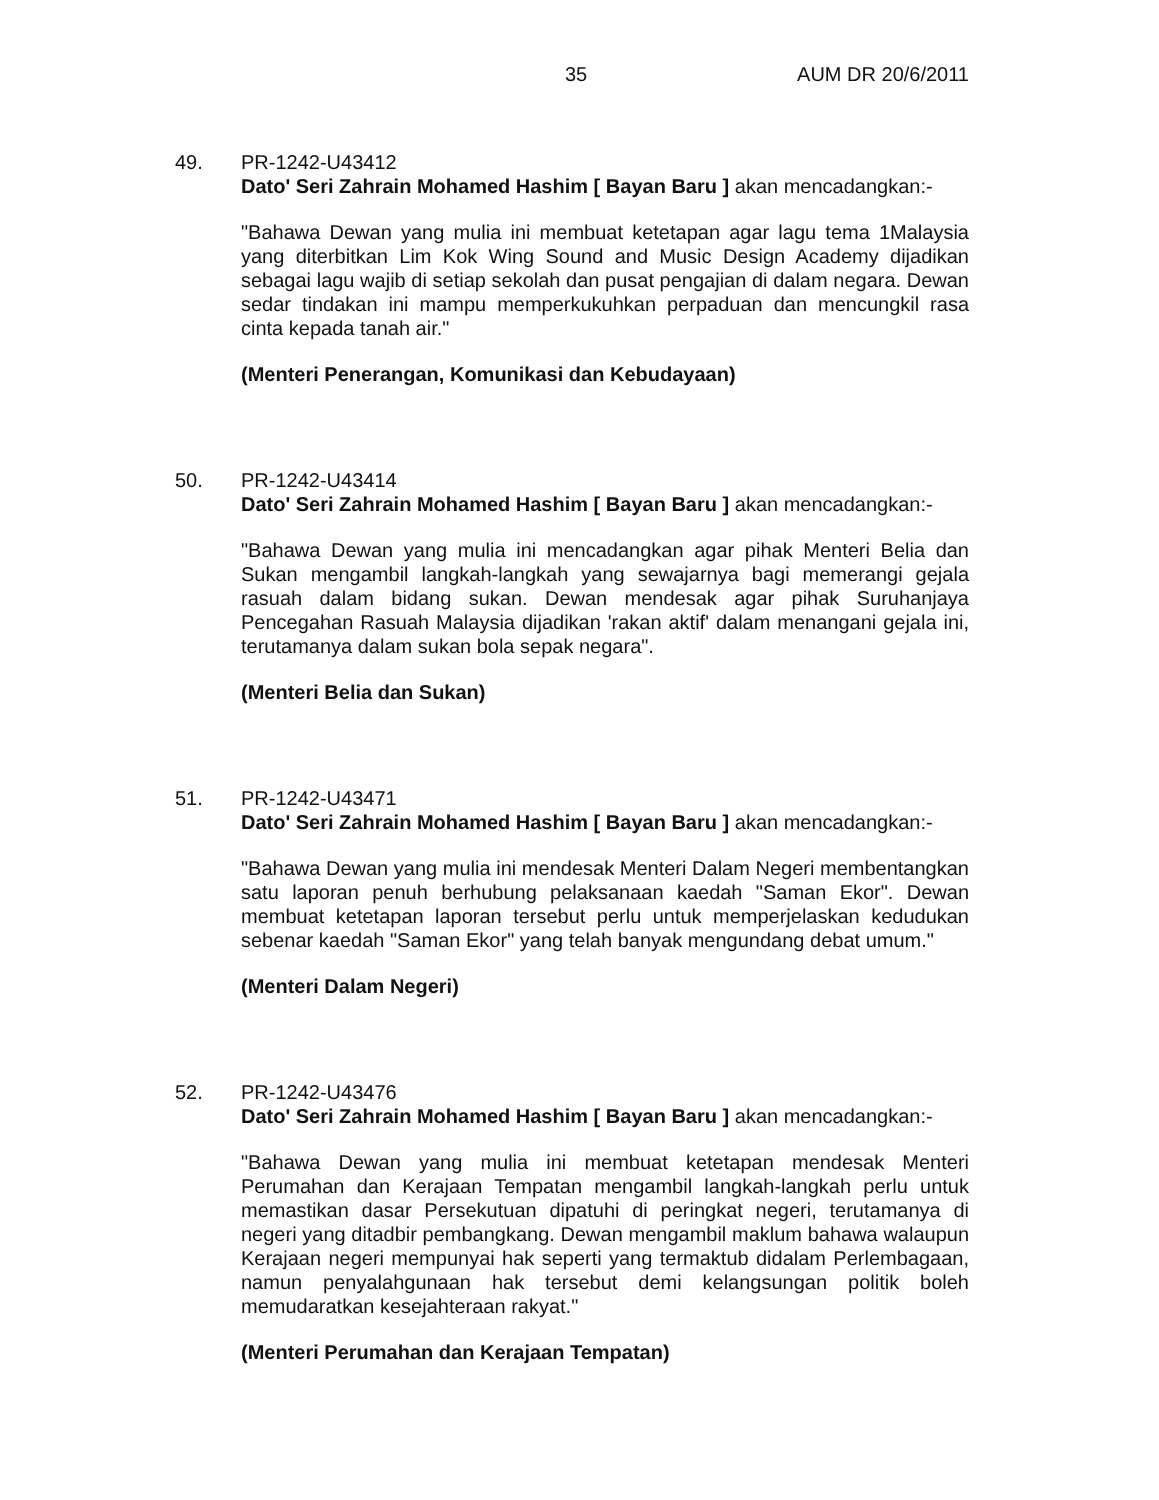35 AUM DR 20/6/2011
49. PR-1242-U43412
Dato' Seri Zahrain Mohamed Hashim [ Bayan Baru ] akan mencadangkan:-
"Bahawa Dewan yang mulia ini membuat ketetapan agar lagu tema 1Malaysia yang diterbitkan Lim Kok Wing Sound and Music Design Academy dijadikan sebagai lagu wajib di setiap sekolah dan pusat pengajian di dalam negara. Dewan sedar tindakan ini mampu memperkukuhkan perpaduan dan mencungkil rasa cinta kepada tanah air."
(Menteri Penerangan, Komunikasi dan Kebudayaan)
50. PR-1242-U43414
Dato' Seri Zahrain Mohamed Hashim [ Bayan Baru ] akan mencadangkan:-
"Bahawa Dewan yang mulia ini mencadangkan agar pihak Menteri Belia dan Sukan mengambil langkah-langkah yang sewajarnya bagi memerangi gejala rasuah dalam bidang sukan. Dewan mendesak agar pihak Suruhanjaya Pencegahan Rasuah Malaysia dijadikan 'rakan aktif' dalam menangani gejala ini, terutamanya dalam sukan bola sepak negara".
(Menteri Belia dan Sukan)
51. PR-1242-U43471
Dato' Seri Zahrain Mohamed Hashim [ Bayan Baru ] akan mencadangkan:-
"Bahawa Dewan yang mulia ini mendesak Menteri Dalam Negeri membentangkan satu laporan penuh berhubung pelaksanaan kaedah "Saman Ekor". Dewan membuat ketetapan laporan tersebut perlu untuk memperjelaskan kedudukan sebenar kaedah "Saman Ekor" yang telah banyak mengundang debat umum."
(Menteri Dalam Negeri)
52. PR-1242-U43476
Dato' Seri Zahrain Mohamed Hashim [ Bayan Baru ] akan mencadangkan:-
"Bahawa Dewan yang mulia ini membuat ketetapan mendesak Menteri Perumahan dan Kerajaan Tempatan mengambil langkah-langkah perlu untuk memastikan dasar Persekutuan dipatuhi di peringkat negeri, terutamanya di negeri yang ditadbir pembangkang. Dewan mengambil maklum bahawa walaupun Kerajaan negeri mempunyai hak seperti yang termaktub didalam Perlembagaan, namun penyalahgunaan hak tersebut demi kelangsungan politik boleh memudaratkan kesejahteraan rakyat."
(Menteri Perumahan dan Kerajaan Tempatan)